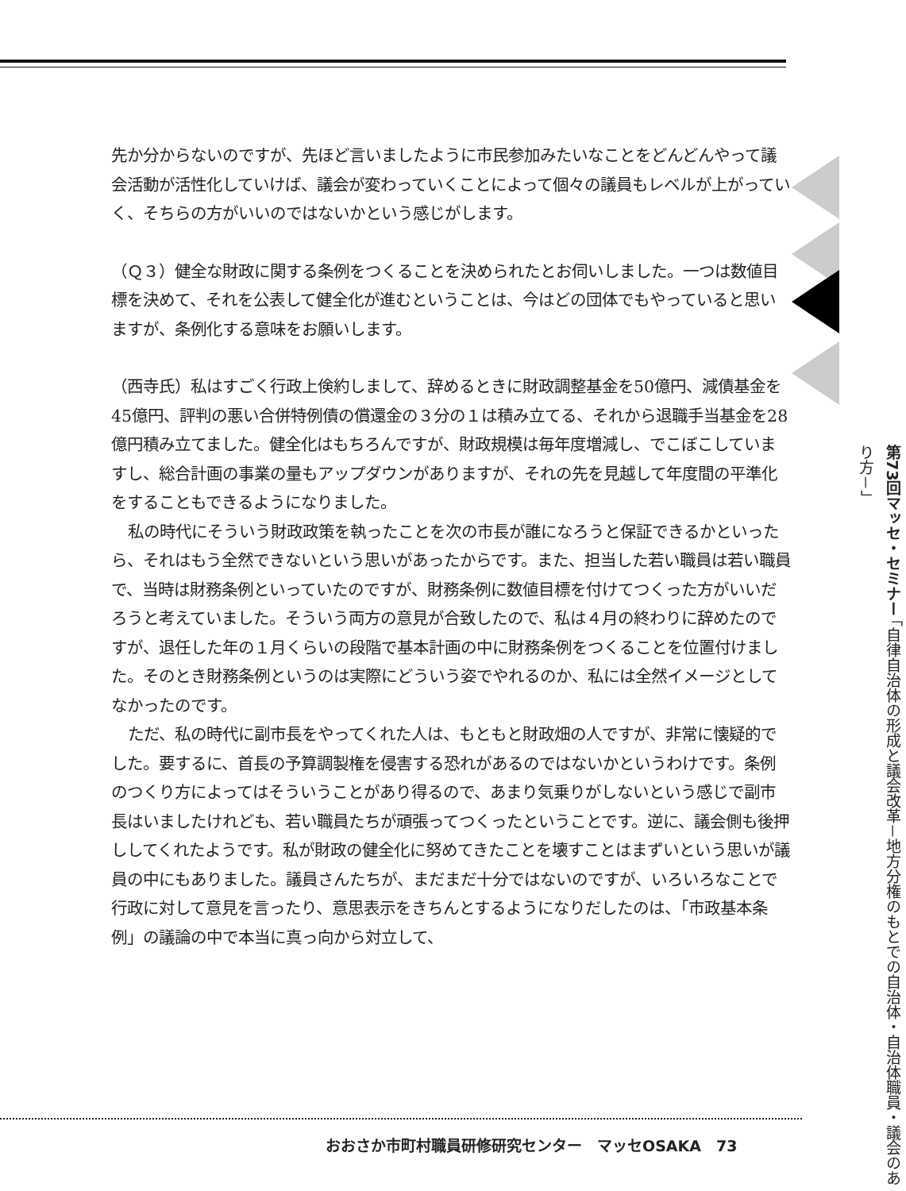先か分からないのですが、先ほど言いましたように市民参加みたいなことをどんどんやって議会活動が活性化していけば、議会が変わっていくことによって個々の議員もレベルが上がっていく、そちらの方がいいのではないかという感じがします。
（Ｑ３）健全な財政に関する条例をつくることを決められたとお伺いしました。一つは数値目標を決めて、それを公表して健全化が進むということは、今はどの団体でもやっていると思いますが、条例化する意味をお願いします。
（西寺氏）私はすごく行政上倹約しまして、辞めるときに財政調整基金を50億円、減債基金を45億円、評判の悪い合併特例債の償還金の３分の１は積み立てる、それから退職手当基金を28億円積み立てました。健全化はもちろんですが、財政規模は毎年度増減し、でこぼこしていますし、総合計画の事業の量もアップダウンがありますが、それの先を見越して年度間の平準化をすることもできるようになりました。
私の時代にそういう財政政策を執ったことを次の市長が誰になろうと保証できるかといったら、それはもう全然できないという思いがあったからです。また、担当した若い職員は若い職員で、当時は財務条例といっていたのですが、財務条例に数値目標を付けてつくった方がいいだろうと考えていました。そういう両方の意見が合致したので、私は４月の終わりに辞めたのですが、退任した年の１月くらいの段階で基本計画の中に財務条例をつくることを位置付けました。そのとき財務条例というのは実際にどういう姿でやれるのか、私には全然イメージとしてなかったのです。
ただ、私の時代に副市長をやってくれた人は、もともと財政畑の人ですが、非常に懐疑的でした。要するに、首長の予算調製権を侵害する恐れがあるのではないかというわけです。条例のつくり方によってはそういうことがあり得るので、あまり気乗りがしないという感じで副市長はいましたけれども、若い職員たちが頑張ってつくったということです。逆に、議会側も後押ししてくれたようです。私が財政の健全化に努めてきたことを壊すことはまずいという思いが議員の中にもありました。議員さんたちが、まだまだ十分ではないのですが、いろいろなことで行政に対して意見を言ったり、意思表示をきちんとするようになりだしたのは、「市政基本条例」の議論の中で本当に真っ向から対立して、
第73回マッセ・セミナー 「自律自治体の形成と議会改革－地方分権のもとでの自治体・自治体職員・議会のあり方－」
おおさか市町村職員研修研究センター　マッセOSAKA　73